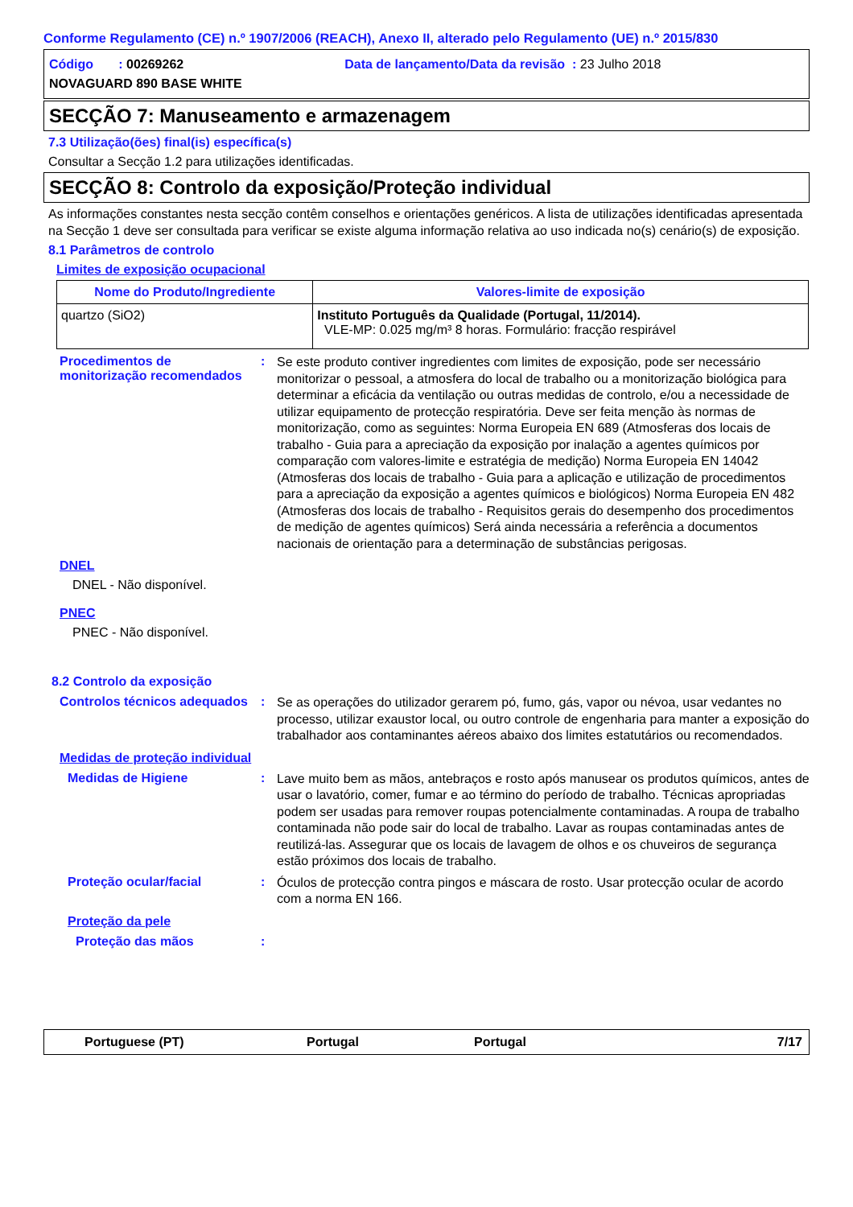Conforme Regulamento (CE) n.º 1907/2006 (REACH), Anexo II, alterado pelo Regulamento (UE) n.º 2015/830
Código : 00269262 Data de lançamento/Data da revisão : 23 Julho 2018
NOVAGUARD 890 BASE WHITE
SECÇÃO 7: Manuseamento e armazenagem
7.3 Utilização(ões) final(is) específica(s)
Consultar a Secção 1.2 para utilizações identificadas.
SECÇÃO 8: Controlo da exposição/Proteção individual
As informações constantes nesta secção contêm conselhos e orientações genéricos. A lista de utilizações identificadas apresentada na Secção 1 deve ser consultada para verificar se existe alguma informação relativa ao uso indicada no(s) cenário(s) de exposição.
8.1 Parâmetros de controlo
Limites de exposição ocupacional
| Nome do Produto/Ingrediente | Valores-limite de exposição |
| --- | --- |
| quartzo (SiO2) | Instituto Português da Qualidade (Portugal, 11/2014). VLE-MP: 0.025 mg/m³ 8 horas. Formulário: fracção respirável |
Procedimentos de monitorização recomendados
:
Se este produto contiver ingredientes com limites de exposição, pode ser necessário monitorizar o pessoal, a atmosfera do local de trabalho ou a monitorização biológica para determinar a eficácia da ventilação ou outras medidas de controlo, e/ou a necessidade de utilizar equipamento de protecção respiratória. Deve ser feita menção às normas de monitorização, como as seguintes: Norma Europeia EN 689 (Atmosferas dos locais de trabalho - Guia para a apreciação da exposição por inalação a agentes químicos por comparação com valores-limite e estratégia de medição) Norma Europeia EN 14042 (Atmosferas dos locais de trabalho - Guia para a aplicação e utilização de procedimentos para a apreciação da exposição a agentes químicos e biológicos) Norma Europeia EN 482 (Atmosferas dos locais de trabalho - Requisitos gerais do desempenho dos procedimentos de medição de agentes químicos) Será ainda necessária a referência a documentos nacionais de orientação para a determinação de substâncias perigosas.
DNEL
DNEL - Não disponível.
PNEC
PNEC - Não disponível.
8.2 Controlo da exposição
Controlos técnicos adequados
:
Se as operações do utilizador gerarem pó, fumo, gás, vapor ou névoa, usar vedantes no processo, utilizar exaustor local, ou outro controle de engenharia para manter a exposição do trabalhador aos contaminantes aéreos abaixo dos limites estatutários ou recomendados.
Medidas de proteção individual
Medidas de Higiene :
Lave muito bem as mãos, antebraços e rosto após manusear os produtos químicos, antes de usar o lavatório, comer, fumar e ao término do período de trabalho. Técnicas apropriadas podem ser usadas para remover roupas potencialmente contaminadas. A roupa de trabalho contaminada não pode sair do local de trabalho. Lavar as roupas contaminadas antes de reutilizá-las. Assegurar que os locais de lavagem de olhos e os chuveiros de segurança estão próximos dos locais de trabalho.
Proteção ocular/facial :
Óculos de protecção contra pingos e máscara de rosto. Usar protecção ocular de acordo com a norma EN 166.
Proteção da pele
Proteção das mãos :
Portuguese (PT) Portugal Portugal 7/17